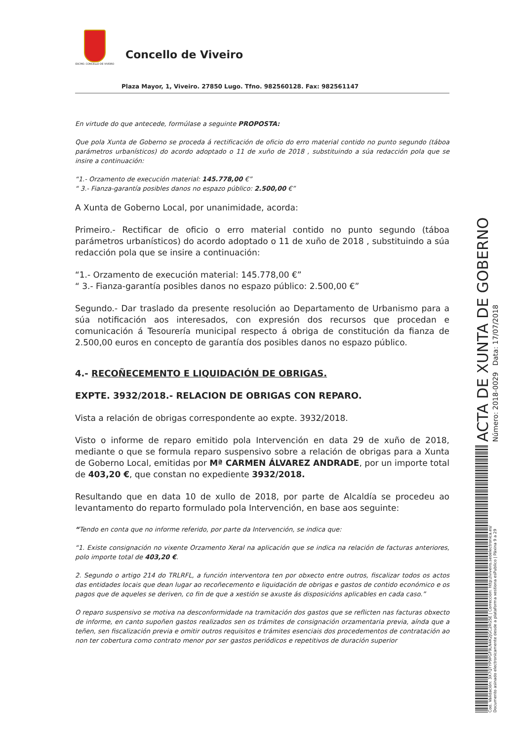EXCMO. CONCELLO DE VIVEIRO
Concello de Viveiro
Plaza Mayor, 1, Viveiro. 27850 Lugo. Tfno. 982560128. Fax: 982561147
En virtude do que antecede, formúlase a seguinte PROPOSTA:
Que pola Xunta de Goberno se proceda á rectificación de oficio do erro material contido no punto segundo (táboa parámetros urbanísticos) do acordo adoptado o 11 de xuño de 2018 , substituindo a súa redacción pola que se insire a continuación:
“1.- Orzamento de execución material: 145.778,00 €”
“ 3.- Fianza-garantía posibles danos no espazo público: 2.500,00 €”
A Xunta de Goberno Local, por unanimidade, acorda:
Primeiro.- Rectificar de oficio o erro material contido no punto segundo (táboa parámetros urbanísticos) do acordo adoptado o 11 de xuño de 2018 , substituindo a súa redacción pola que se insire a continuación:
“1.- Orzamento de execución material: 145.778,00 €”
“ 3.- Fianza-garantía posibles danos no espazo público: 2.500,00 €”
Segundo.- Dar traslado da presente resolución ao Departamento de Urbanismo para a súa notificación aos interesados, con expresión dos recursos que procedan e comunicación á Tesourería municipal respecto á obriga de constitución da fianza de 2.500,00 euros en concepto de garantía dos posibles danos no espazo público.
4.- RECOÑECEMENTO E LIQUIDACIÓN DE OBRIGAS.
EXPTE. 3932/2018.- RELACION DE OBRIGAS CON REPARO.
Vista a relación de obrigas correspondente ao expte. 3932/2018.
Visto o informe de reparo emitido pola Intervención en data 29 de xuño de 2018, mediante o que se formula reparo suspensivo sobre a relación de obrigas para a Xunta de Goberno Local, emitidas por Mª CARMEN ÁLVAREZ ANDRADE, por un importe total de 403,20 €, que constan no expediente 3932/2018.
Resultando que en data 10 de xullo de 2018, por parte de Alcaldía se procedeu ao levantamento do reparto formulado pola Intervención, en base aos seguinte:
“Tendo en conta que no informe referido, por parte da Intervención, se indica que:
“1. Existe consignación no vixente Orzamento Xeral na aplicación que se indica na relación de facturas anteriores, polo importe total de 403,20 €.
2. Segundo o artigo 214 do TRLRFL, a función interventora ten por obxecto entre outros, fiscalizar todos os actos das entidades locais que dean lugar ao recoñecemento e liquidación de obrigas e gastos de contido económico e os pagos que de aqueles se deriven, co fin de que a xestión se axuste ás disposicións aplicables en cada caso.”
O reparo suspensivo se motiva na desconformidade na tramitación dos gastos que se reflicten nas facturas obxecto de informe, en canto supoñen gastos realizados sen os trámites de consignación orzamentaria previa, aínda que a teñen, sen fiscalización previa e omitir outros requisitos e trámites esenciais dos procedementos de contratación ao non ter cobertura como contrato menor por ser gastos periódicos e repetitivos de duración superior
ACTA DE XUNTA DE GOBERNO
Número: 2018-0029 Data: 17/07/2018
Cod. Validación: 3X7QTYP9PGF9LN4K2JGC2RG5E | Corrección: http://viveiro.sedelectronica.es/
Documento asinado electronicamente desde a plataforma xestiona esPublico | Páxina 9 a 29